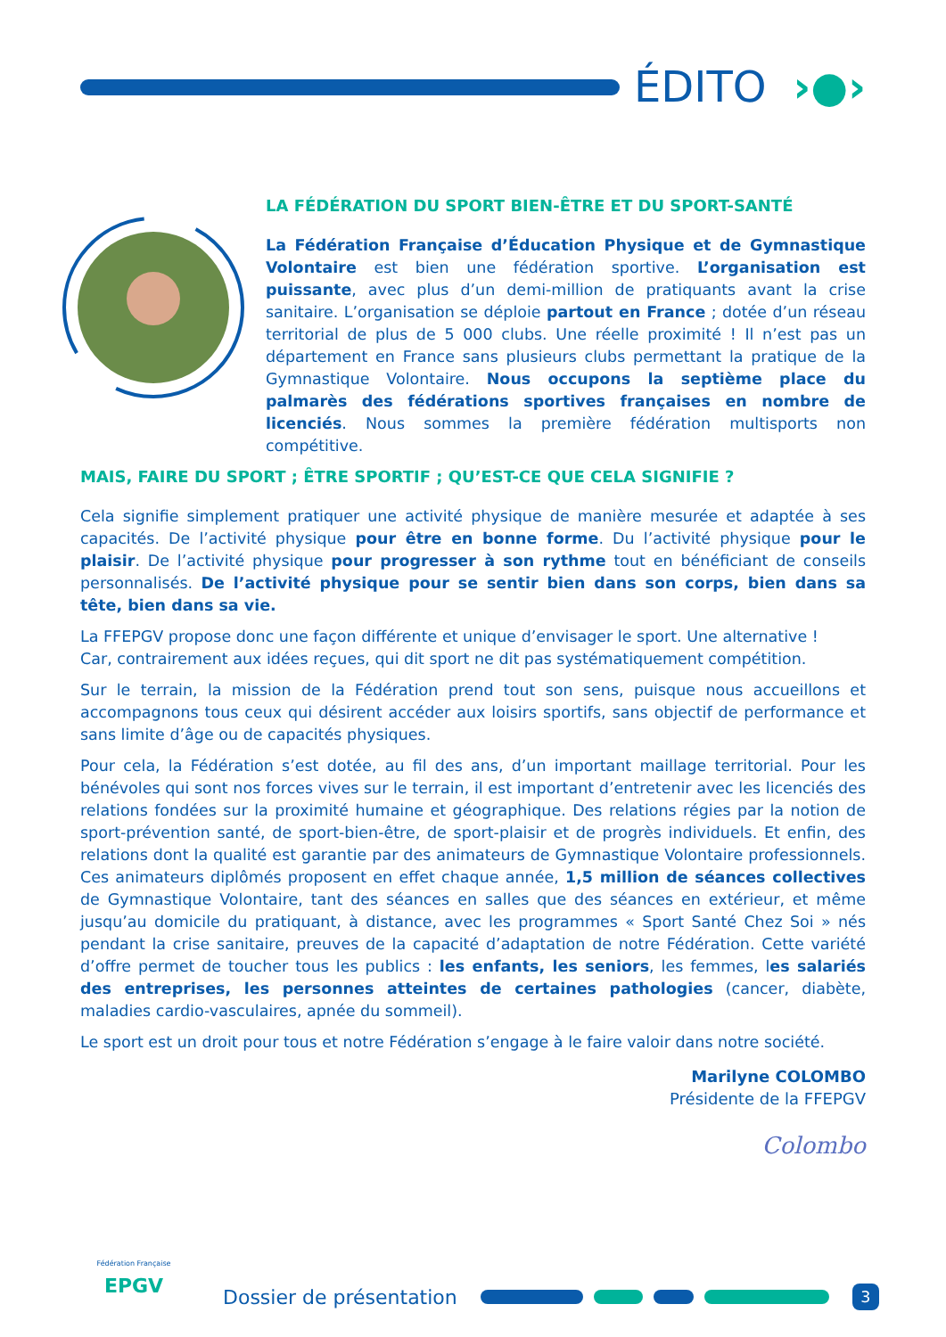ÉDITO ›●›
LA FÉDÉRATION DU SPORT BIEN-ÊTRE ET DU SPORT-SANTÉ
La Fédération Française d’Éducation Physique et de Gymnastique Volontaire est bien une fédération sportive. L’organisation est puissante, avec plus d’un demi-million de pratiquants avant la crise sanitaire. L’organisation se déploie partout en France ; dotée d’un réseau territorial de plus de 5 000 clubs. Une réelle proximité ! Il n’est pas un département en France sans plusieurs clubs permettant la pratique de la Gymnastique Volontaire. Nous occupons la septième place du palmarès des fédérations sportives françaises en nombre de licenciés. Nous sommes la première fédération multisports non compétitive.
MAIS, FAIRE DU SPORT ; ÊTRE SPORTIF ; QU’EST-CE QUE CELA SIGNIFIE ?
Cela signifie simplement pratiquer une activité physique de manière mesurée et adaptée à ses capacités. De l’activité physique pour être en bonne forme. Du l’activité physique pour le plaisir. De l’activité physique pour progresser à son rythme tout en bénéficiant de conseils personnalisés. De l’activité physique pour se sentir bien dans son corps, bien dans sa tête, bien dans sa vie.
La FFEPGV propose donc une façon différente et unique d’envisager le sport. Une alternative !
Car, contrairement aux idées reçues, qui dit sport ne dit pas systématiquement compétition.
Sur le terrain, la mission de la Fédération prend tout son sens, puisque nous accueillons et accompagnons tous ceux qui désirent accéder aux loisirs sportifs, sans objectif de performance et sans limite d’âge ou de capacités physiques.
Pour cela, la Fédération s’est dotée, au fil des ans, d’un important maillage territorial. Pour les bénévoles qui sont nos forces vives sur le terrain, il est important d’entretenir avec les licenciés des relations fondées sur la proximité humaine et géographique. Des relations régies par la notion de sport-prévention santé, de sport-bien-être, de sport-plaisir et de progrès individuels. Et enfin, des relations dont la qualité est garantie par des animateurs de Gymnastique Volontaire professionnels. Ces animateurs diplômés proposent en effet chaque année, 1,5 million de séances collectives de Gymnastique Volontaire, tant des séances en salles que des séances en extérieur, et même jusqu’au domicile du pratiquant, à distance, avec les programmes « Sport Santé Chez Soi » nés pendant la crise sanitaire, preuves de la capacité d’adaptation de notre Fédération. Cette variété d’offre permet de toucher tous les publics : les enfants, les seniors, les femmes, les salariés des entreprises, les personnes atteintes de certaines pathologies (cancer, diabète, maladies cardio-vasculaires, apnée du sommeil).
Le sport est un droit pour tous et notre Fédération s’engage à le faire valoir dans notre société.
Marilyne COLOMBO
Présidente de la FFEPGV
Colombo
Fédération Française
EPGV
Dossier de présentation
3